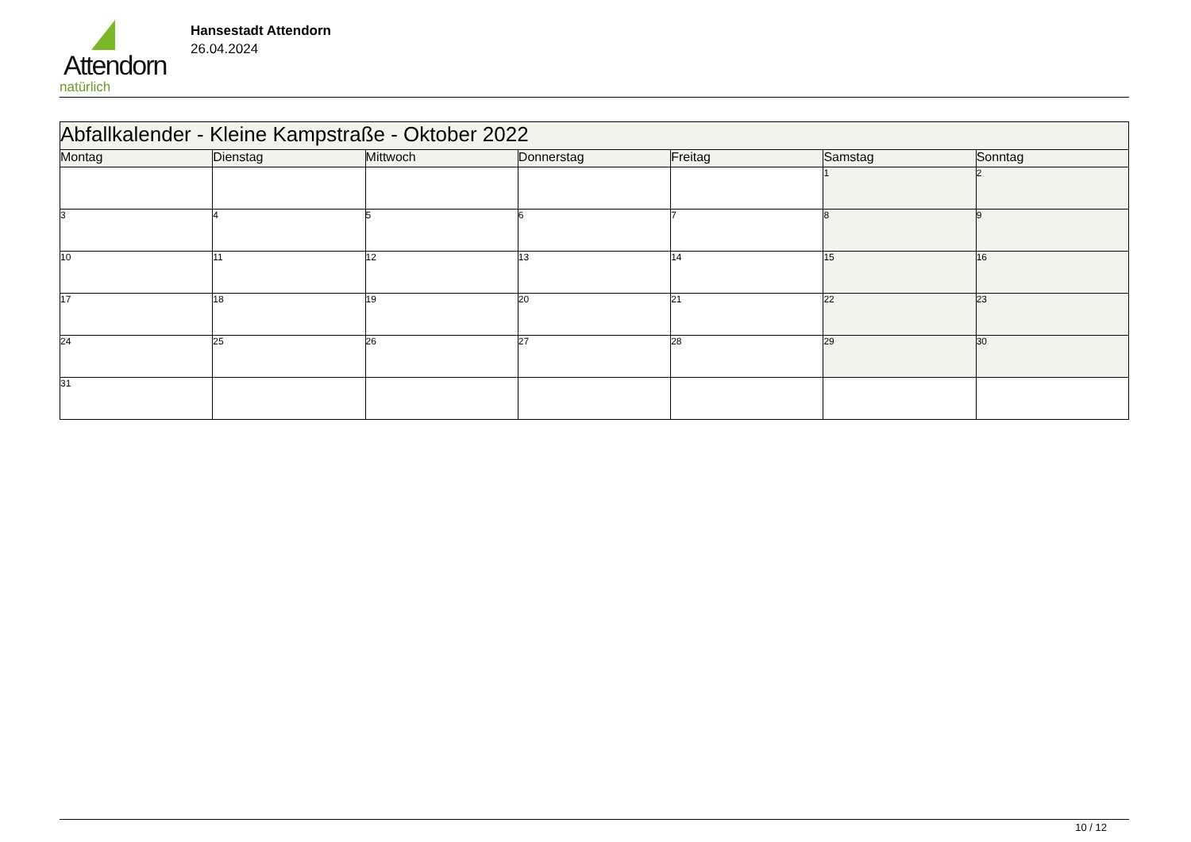Attendorn
natürlich
Hansestadt Attendorn
26.04.2024
| Abfallkalender - Kleine Kampstraße - Oktober 2022 | | | | | | |
| --- | --- | --- | --- | --- | --- | --- |
| Montag | Dienstag | Mittwoch | Donnerstag | Freitag | Samstag | Sonntag |
| | | | | | 1 | 2 |
| 3 | 4 | 5 | 6 | 7 | 8 | 9 |
| 10 | 11 | 12 | 13 | 14 | 15 | 16 |
| 17 | 18 | 19 | 20 | 21 | 22 | 23 |
| 24 | 25 | 26 | 27 | 28 | 29 | 30 |
| 31 | | | | | | |
10 / 12